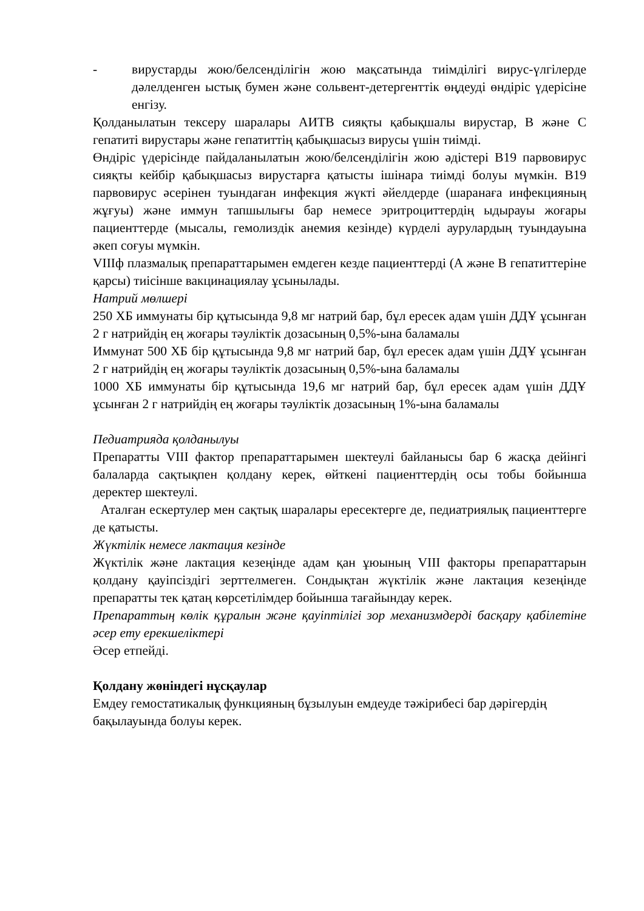- вирустарды жою/белсенділігін жою мақсатында тиімділігі вирус-үлгілерде дәлелденген ыстық бумен және сольвент-детергенттік өңдеуді өндіріс үдерісіне енгізу.
Қолданылатын тексеру шаралары АИТВ сияқты қабықшалы вирустар, В және С гепатиті вирустары және гепатиттің қабықшасыз вирусы үшін тиімді.
Өндіріс үдерісінде пайдаланылатын жою/белсенділігін жою әдістері В19 парвовирус сияқты кейбір қабықшасыз вирустарға қатысты ішінара тиімді болуы мүмкін. В19 парвовирус әсерінен туындаған инфекция жүкті әйелдерде (шаранаға инфекцияның жұғуы) және иммун тапшылығы бар немесе эритроциттердің ыдырауы жоғары пациенттерде (мысалы, гемолиздік анемия кезінде) күрделі аурулардың туындауына әкеп соғуы мүмкін.
VIIIф плазмалық препараттарымен емдеген кезде пациенттерді (А және В гепатиттеріне қарсы) тиісінше вакцинациялау ұсынылады.
Натрий мөлшері
250 ХБ иммунаты бір құтысында 9,8 мг натрий бар, бұл ересек адам үшін ДДҰ ұсынған 2 г натрийдің ең жоғары тәуліктік дозасының 0,5%-ына баламалы
Иммунат 500 ХБ бір құтысында 9,8 мг натрий бар, бұл ересек адам үшін ДДҰ ұсынған 2 г натрийдің ең жоғары тәуліктік дозасының 0,5%-ына баламалы
1000 ХБ иммунаты бір құтысында 19,6 мг натрий бар, бұл ересек адам үшін ДДҰ ұсынған 2 г натрийдің ең жоғары тәуліктік дозасының 1%-ына баламалы
Педиатрияда қолданылуы
Препаратты VIII фактор препараттарымен шектеулі байланысы бар 6 жасқа дейінгі балаларда сақтықпен қолдану керек, өйткені пациенттердің осы тобы бойынша деректер шектеулі.
Аталған ескертулер мен сақтық шаралары ересектерге де, педиатриялық пациенттерге де қатысты.
Жүктілік немесе лактация кезінде
Жүктілік және лактация кезеңінде адам қан ұюының VIII факторы препараттарын қолдану қауіпсіздігі зерттелмеген. Сондықтан жүктілік және лактация кезеңінде препаратты тек қатаң көрсетілімдер бойынша тағайындау керек.
Препараттың көлік құралын және қауіптілігі зор механизмдерді басқару қабілетіне әсер ету ерекшеліктері
Әсер етпейді.
Қолдану жөніндегі нұсқаулар
Емдеу гемостатикалық функцияның бұзылуын емдеуде тәжірибесі бар дәрігердің бақылауында болуы керек.